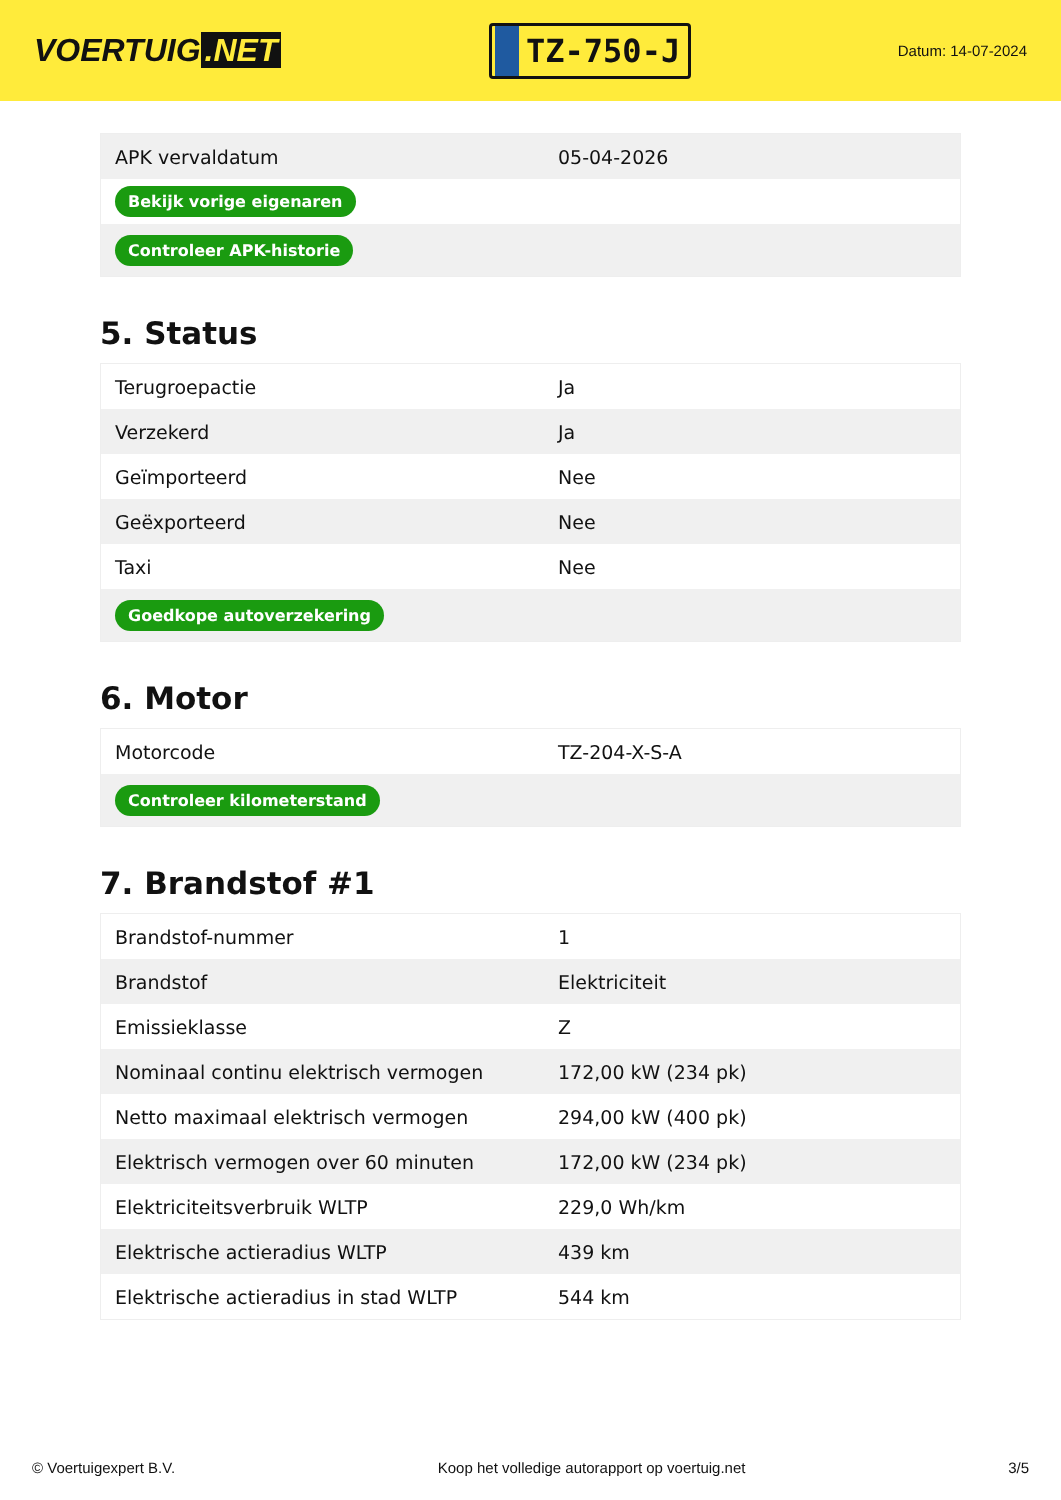VOERTUIG.NET
TZ-750-J
Datum: 14-07-2024
| APK vervaldatum | 05-04-2026 |
| Bekijk vorige eigenaren | |
| Controleer APK-historie | |
5. Status
| Terugroepactie | Ja |
| Verzekerd | Ja |
| Geïmporteerd | Nee |
| Geëxporteerd | Nee |
| Taxi | Nee |
| Goedkope autoverzekering | |
6. Motor
| Motorcode | TZ-204-X-S-A |
| Controleer kilometerstand | |
7. Brandstof #1
| Brandstof-nummer | 1 |
| Brandstof | Elektriciteit |
| Emissieklasse | Z |
| Nominaal continu elektrisch vermogen | 172,00 kW (234 pk) |
| Netto maximaal elektrisch vermogen | 294,00 kW (400 pk) |
| Elektrisch vermogen over 60 minuten | 172,00 kW (234 pk) |
| Elektriciteitsverbruik WLTP | 229,0 Wh/km |
| Elektrische actieradius WLTP | 439 km |
| Elektrische actieradius in stad WLTP | 544 km |
© Voertuigexpert B.V. Koop het volledige autorapport op voertuig.net 3/5